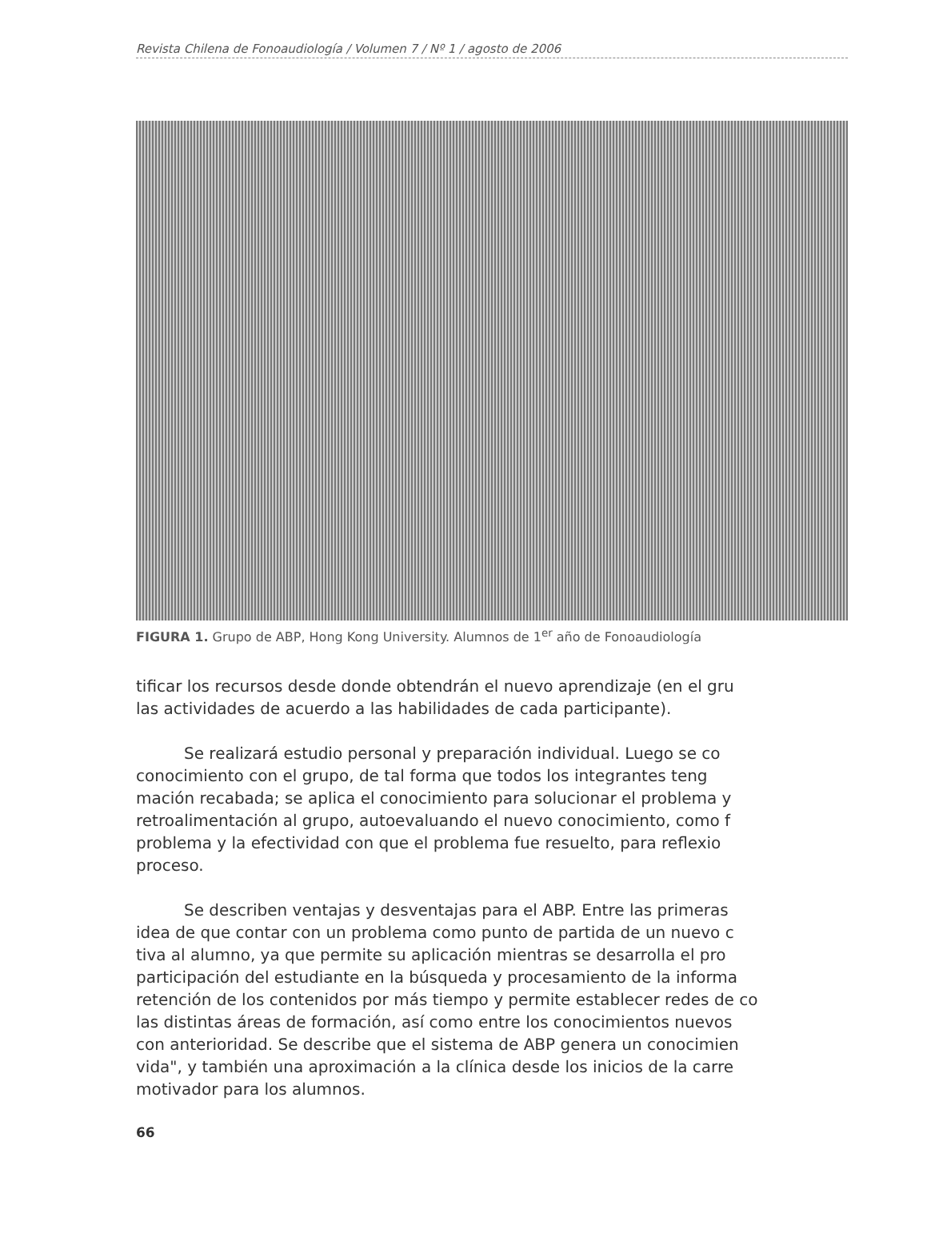Revista Chilena de Fonoaudiología / Volumen 7 / Nº 1 / agosto de 2006
FIGURA 1. Grupo de ABP, Hong Kong University. Alumnos de 1<sup>er</sup> año de Fonoaudiología
tificar los recursos desde donde obtendrán el nuevo aprendizaje (en el gru
las actividades de acuerdo a las habilidades de cada participante).
Se realizará estudio personal y preparación individual. Luego se co
conocimiento con el grupo, de tal forma que todos los integrantes teng
mación recabada; se aplica el conocimiento para solucionar el problema y
retroalimentación al grupo, autoevaluando el nuevo conocimiento, como f
problema y la efectividad con que el problema fue resuelto, para reflexio
proceso.
Se describen ventajas y desventajas para el ABP. Entre las primeras
idea de que contar con un problema como punto de partida de un nuevo c
tiva al alumno, ya que permite su aplicación mientras se desarrolla el pro
participación del estudiante en la búsqueda y procesamiento de la informa
retención de los contenidos por más tiempo y permite establecer redes de co
las distintas áreas de formación, así como entre los conocimientos nuevos
con anterioridad. Se describe que el sistema de ABP genera un conocimien
vida", y también una aproximación a la clínica desde los inicios de la carre
motivador para los alumnos.
66